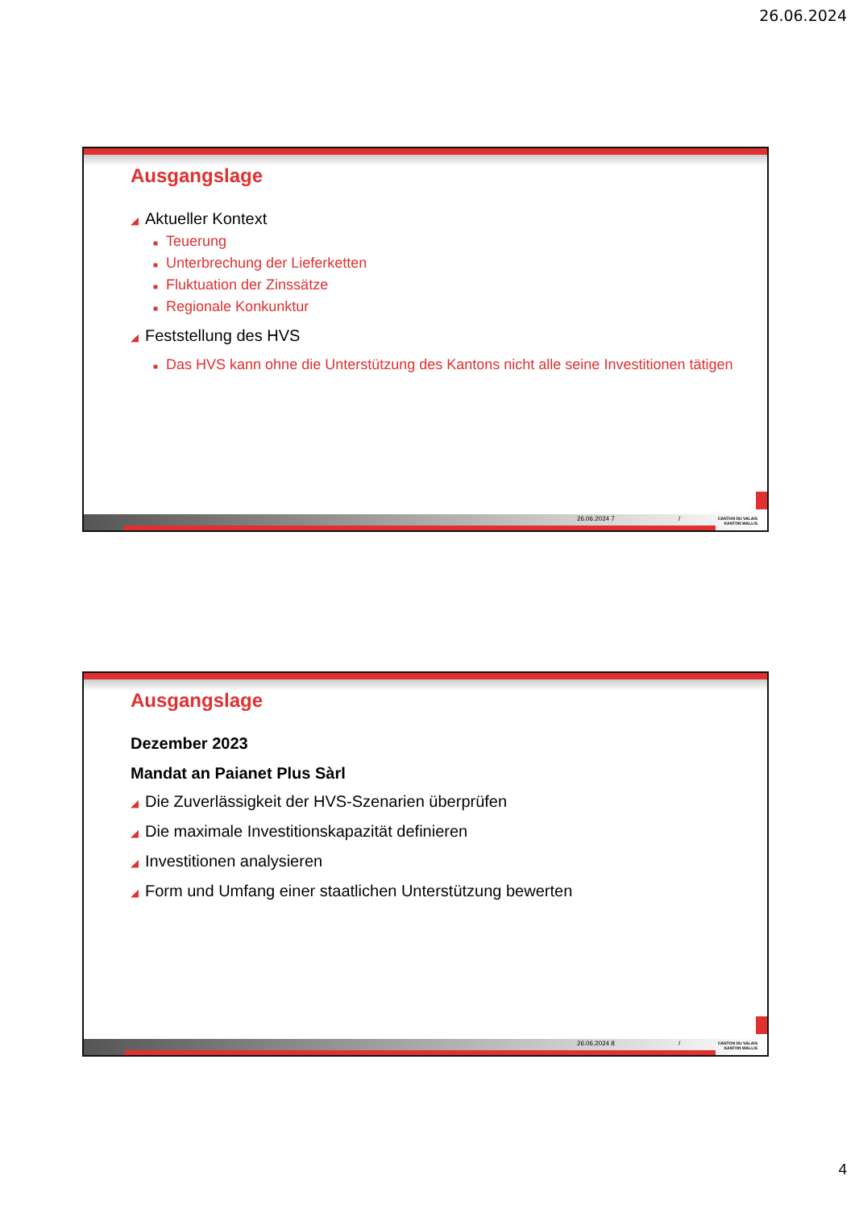26.06.2024
Ausgangslage
◢ Aktueller Kontext
■ Teuerung
■ Unterbrechung der Lieferketten
■ Fluktuation der Zinssätze
■ Regionale Konkunktur
◢ Feststellung des HVS
■ Das HVS kann ohne die Unterstützung des Kantons nicht alle seine Investitionen tätigen
26.06.2024 7 /
CANTON DU VALAIS
KANTON WALLIS
Ausgangslage
Dezember 2023
Mandat an Paianet Plus Sàrl
◢ Die Zuverlässigkeit der HVS-Szenarien überprüfen
◢ Die maximale Investitionskapazität definieren
◢ Investitionen analysieren
◢ Form und Umfang einer staatlichen Unterstützung bewerten
26.06.2024 8 /
CANTON DU VALAIS
KANTON WALLIS
4